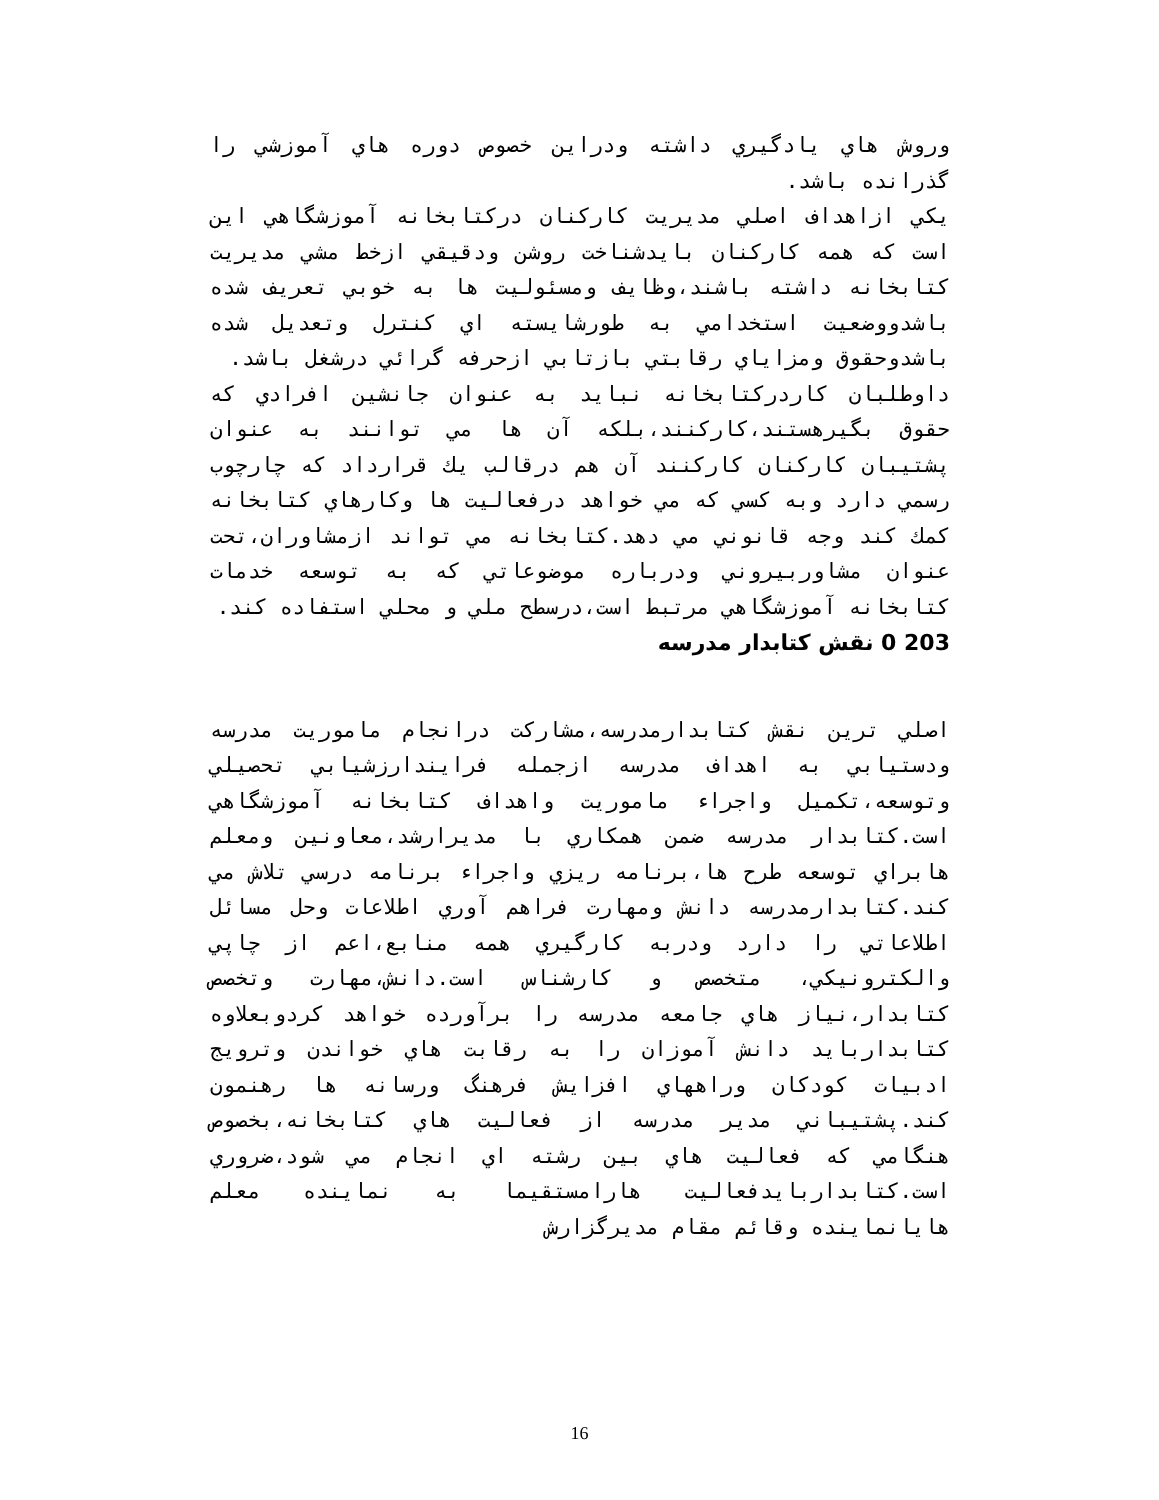وروش هاي يادگيري داشته ودراين خصوص دوره هاي آموزشي را گذرانده باشد.
يكي ازاهداف اصلي مديريت كاركنان دركتابخانه آموزشگاهي اين است كه همه كاركنان بايدشناخت روشن ودقيقي ازخط مشي مديريت كتابخانه داشته باشند،وظايف ومسئوليت ها به خوبي تعريف شده باشدووضعيت استخدامي به طورشايسته اي كنترل وتعديل شده باشدوحقوق ومزاياي رقابتي بازتابي ازحرفه گرائي درشغل باشد.
داوطلبان كاردركتابخانه نبايد به عنوان جانشين افرادي كه حقوق بگيرهستند،كاركنند،بلكه آن ها مي توانند به عنوان پشتيبان كاركنان كاركنند آن هم درقالب يك قرارداد كه چارچوب رسمي دارد وبه كسي كه مي خواهد درفعاليت ها وكارهاي كتابخانه كمك كند وجه قانوني مي دهد.كتابخانه مي تواند ازمشاوران،تحت عنوان مشاوربيروني ودرباره موضوعاتي كه به توسعه خدمات كتابخانه آموزشگاهي مرتبط است،درسطح ملي و محلي استفاده كند.
203 0 نقش كتابدار مدرسه
اصلي ترين نقش كتابدارمدرسه،مشاركت درانجام ماموريت مدرسه ودستيابي به اهداف مدرسه ازجمله فرايندارزشيابي تحصيلي وتوسعه،تكميل واجراء ماموريت واهداف كتابخانه آموزشگاهي است.كتابدار مدرسه ضمن همكاري با مديرارشد،معاونين ومعلم هابراي توسعه طرح ها،برنامه ريزي واجراء برنامه درسي تلاش مي كند.كتابدارمدرسه دانش ومهارت فراهم آوري اطلاعات وحل مسائل اطلاعاتي را دارد ودربه كارگيري همه منابع،اعم از چاپي والكترونيكي، متخصص و كارشناس است.دانش،مهارت وتخصص كتابدار،نياز هاي جامعه مدرسه را برآورده خواهد كردوبعلاوه كتابداربايد دانش آموزان را به رقابت هاي خواندن وترويج ادبيات كودكان وراههاي افزايش فرهنگ ورسانه ها رهنمون كند.پشتيباني مدير مدرسه از فعاليت هاي كتابخانه،بخصوص هنگامي كه فعاليت هاي بين رشته اي انجام مي شود،ضروري است.كتابداربايدفعاليت هارامستقيما به نماينده معلم هايانماينده وقائم مقام مديرگزارش
16